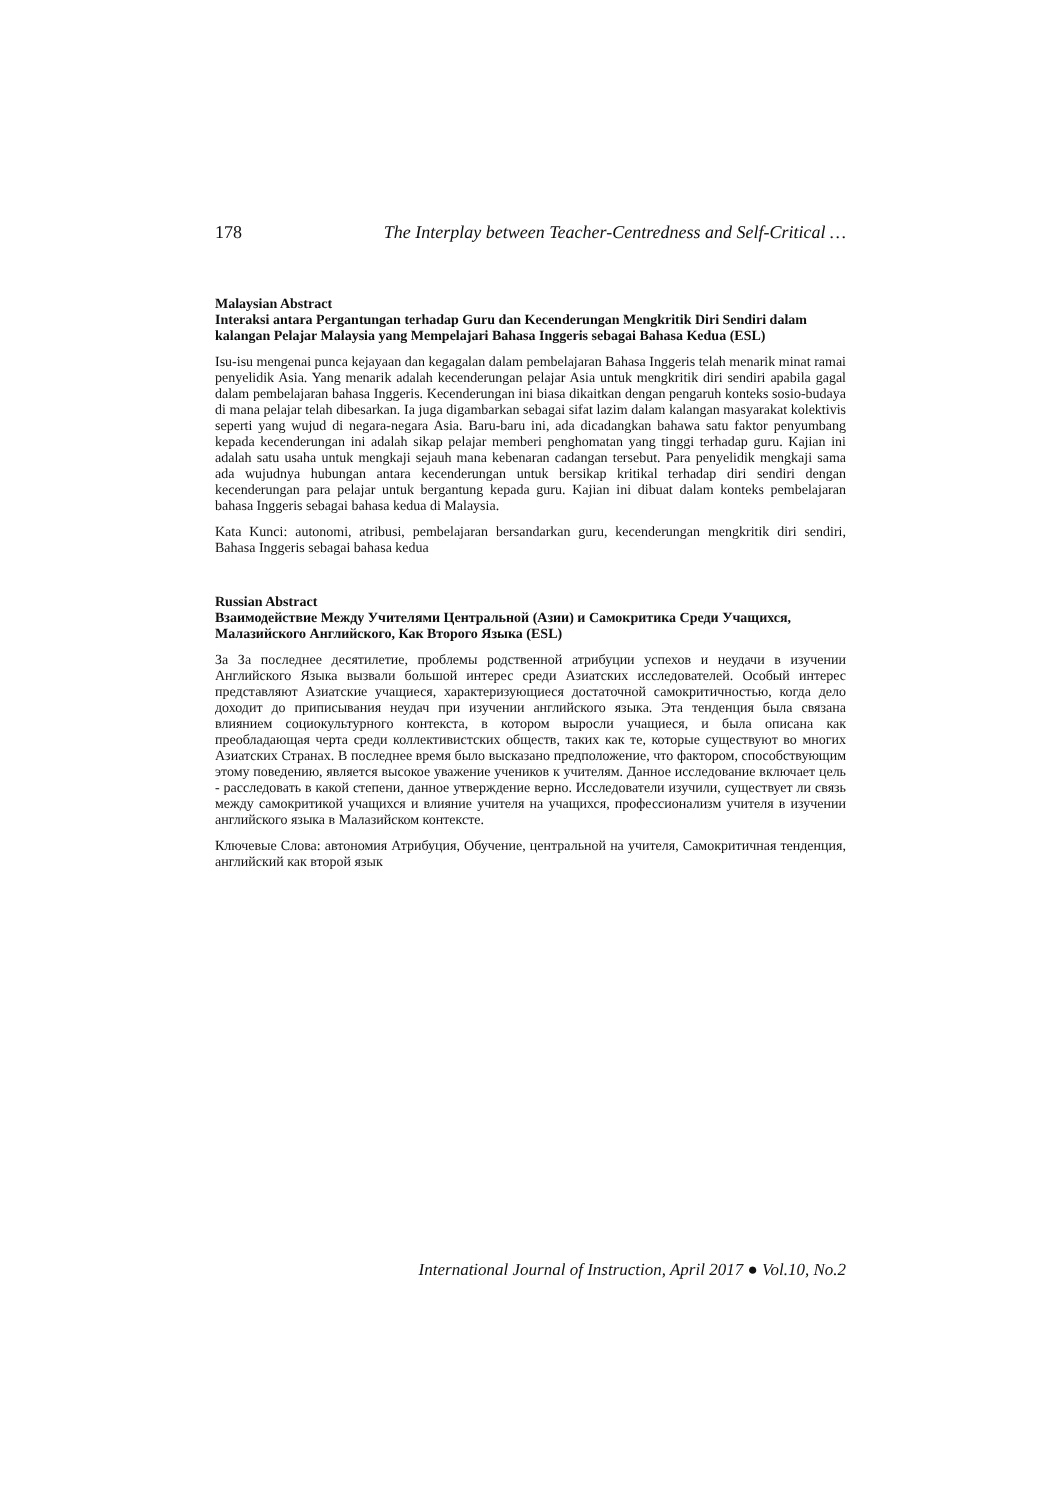178 The Interplay between Teacher-Centredness and Self-Critical …
Malaysian Abstract
Interaksi antara Pergantungan terhadap Guru dan Kecenderungan Mengkritik Diri Sendiri dalam kalangan Pelajar Malaysia yang Mempelajari Bahasa Inggeris sebagai Bahasa Kedua (ESL)
Isu-isu mengenai punca kejayaan dan kegagalan dalam pembelajaran Bahasa Inggeris telah menarik minat ramai penyelidik Asia. Yang menarik adalah kecenderungan pelajar Asia untuk mengkritik diri sendiri apabila gagal dalam pembelajaran bahasa Inggeris. Kecenderungan ini biasa dikaitkan dengan pengaruh konteks sosio-budaya di mana pelajar telah dibesarkan. Ia juga digambarkan sebagai sifat lazim dalam kalangan masyarakat kolektivis seperti yang wujud di negara-negara Asia. Baru-baru ini, ada dicadangkan bahawa satu faktor penyumbang kepada kecenderungan ini adalah sikap pelajar memberi penghomatan yang tinggi terhadap guru. Kajian ini adalah satu usaha untuk mengkaji sejauh mana kebenaran cadangan tersebut. Para penyelidik mengkaji sama ada wujudnya hubungan antara kecenderungan untuk bersikap kritikal terhadap diri sendiri dengan kecenderungan para pelajar untuk bergantung kepada guru. Kajian ini dibuat dalam konteks pembelajaran bahasa Inggeris sebagai bahasa kedua di Malaysia.
Kata Kunci: autonomi, atribusi, pembelajaran bersandarkan guru, kecenderungan mengkritik diri sendiri, Bahasa Inggeris sebagai bahasa kedua
Russian Abstract
Взаимодействие Между Учителями Центральной (Азии) и Самокритика Среди Учащихся, Малазийского Английского, Как Второго Языка (ESL)
За За последнее десятилетие, проблемы родственной атрибуции успехов и неудачи в изучении Английского Языка вызвали большой интерес среди Азиатских исследователей. Особый интерес представляют Азиатские учащиеся, характеризующиеся достаточной самокритичностью, когда дело доходит до приписывания неудач при изучении английского языка. Эта тенденция была связана влиянием социокультурного контекста, в котором выросли учащиеся, и была описана как преобладающая черта среди коллективистских обществ, таких как те, которые существуют во многих Азиатских Странах. В последнее время было высказано предположение, что фактором, способствующим этому поведению, является высокое уважение учеников к учителям. Данное исследование включает цель - расследовать в какой степени, данное утверждение верно. Исследователи изучили, существует ли связь между самокритикой учащихся и влияние учителя на учащихся, профессионализм учителя в изучении английского языка в Малазийском контексте.
Ключевые Слова: автономия Атрибуция, Обучение, центральной на учителя, Самокритичная тенденция, английский как второй язык
International Journal of Instruction, April 2017 ● Vol.10, No.2